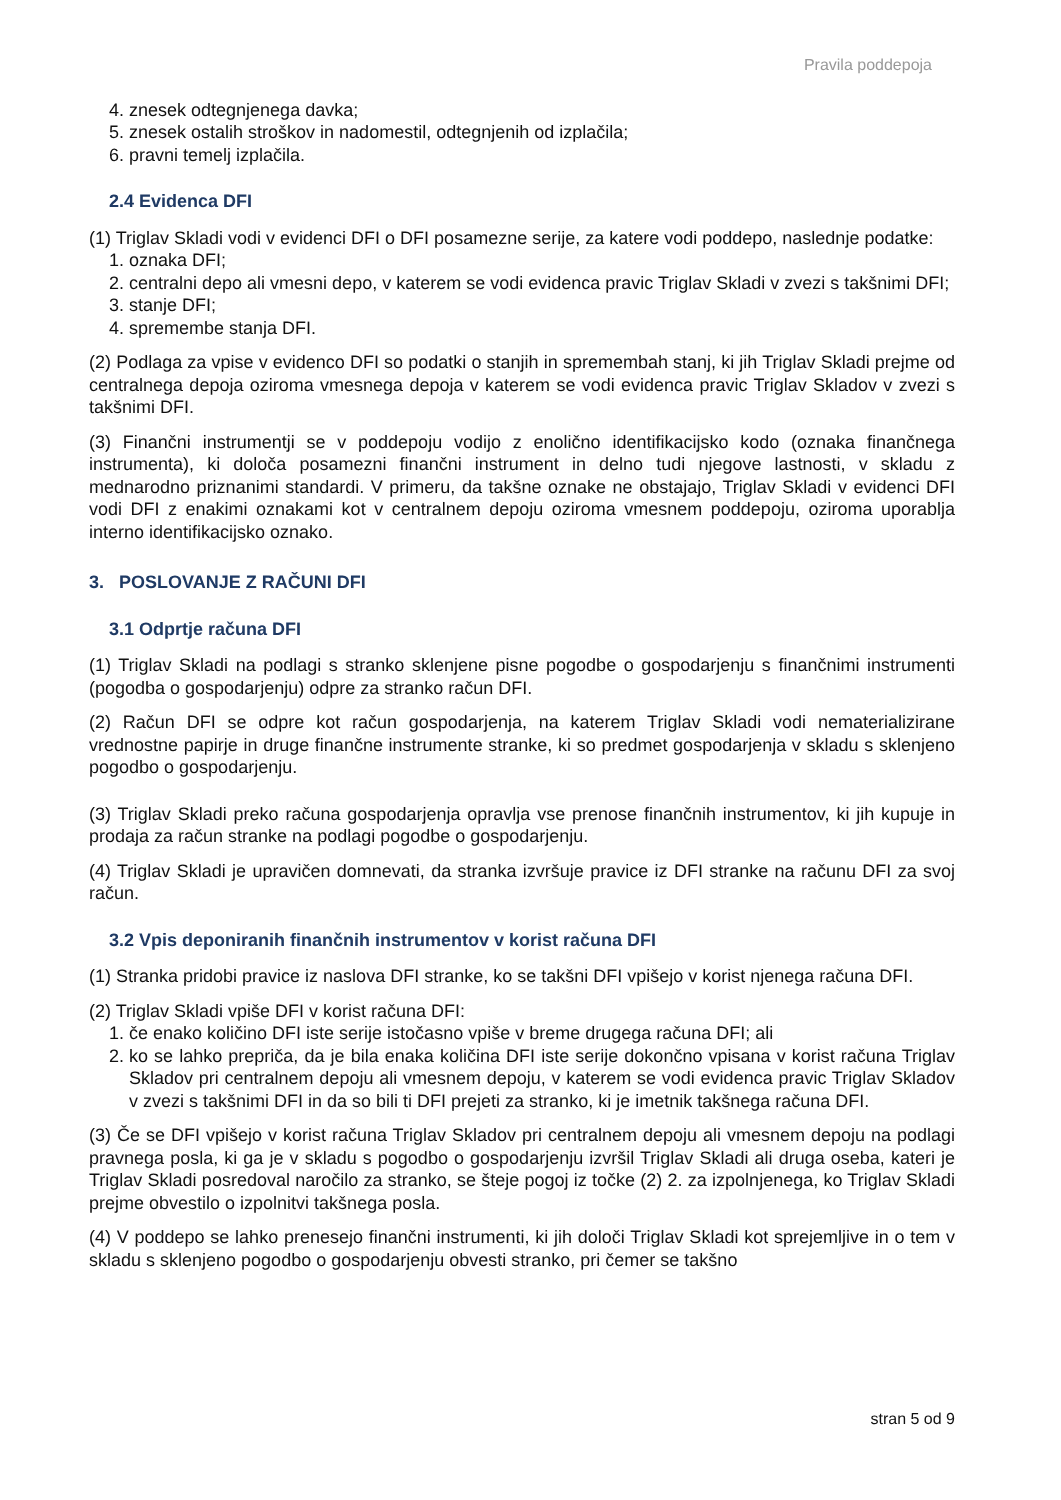Pravila poddepoja
4. znesek odtegnjenega davka;
5. znesek ostalih stroškov in nadomestil, odtegnjenih od izplačila;
6. pravni temelj izplačila.
2.4 Evidenca DFI
(1) Triglav Skladi vodi v evidenci DFI o DFI posamezne serije, za katere vodi poddepo, naslednje podatke:
1. oznaka DFI;
2. centralni depo ali vmesni depo, v katerem se vodi evidenca pravic Triglav Skladi v zvezi s takšnimi DFI;
3. stanje DFI;
4. spremembe stanja DFI.
(2) Podlaga za vpise v evidenco DFI so podatki o stanjih in spremembah stanj, ki jih Triglav Skladi prejme od centralnega depoja oziroma vmesnega depoja v katerem se vodi evidenca pravic Triglav Skladov v zvezi s takšnimi DFI.
(3) Finančni instrumentji se v poddepoju vodijo z enolično identifikacijsko kodo (oznaka finančnega instrumenta), ki določa posamezni finančni instrument in delno tudi njegove lastnosti, v skladu z mednarodno priznanimi standardi. V primeru, da takšne oznake ne obstajajo, Triglav Skladi v evidenci DFI vodi DFI z enakimi oznakami kot v centralnem depoju oziroma vmesnem poddepoju, oziroma uporablja interno identifikacijsko oznako.
3. POSLOVANJE Z RAČUNI DFI
3.1 Odprtje računa DFI
(1) Triglav Skladi na podlagi s stranko sklenjene pisne pogodbe o gospodarjenju s finančnimi instrumenti (pogodba o gospodarjenju) odpre za stranko račun DFI.
(2) Račun DFI se odpre kot račun gospodarjenja, na katerem Triglav Skladi vodi nematerializirane vrednostne papirje in druge finančne instrumente stranke, ki so predmet gospodarjenja v skladu s sklenjeno pogodbo o gospodarjenju.
(3) Triglav Skladi preko računa gospodarjenja opravlja vse prenose finančnih instrumentov, ki jih kupuje in prodaja za račun stranke na podlagi pogodbe o gospodarjenju.
(4) Triglav Skladi je upravičen domnevati, da stranka izvršuje pravice iz DFI stranke na računu DFI za svoj račun.
3.2 Vpis deponiranih finančnih instrumentov v korist računa DFI
(1) Stranka pridobi pravice iz naslova DFI stranke, ko se takšni DFI vpišejo v korist njenega računa DFI.
(2) Triglav Skladi vpiše DFI v korist računa DFI:
1. če enako količino DFI iste serije istočasno vpiše v breme drugega računa DFI; ali
2. ko se lahko prepriča, da je bila enaka količina DFI iste serije dokončno vpisana v korist računa Triglav Skladov pri centralnem depoju ali vmesnem depoju, v katerem se vodi evidenca pravic Triglav Skladov v zvezi s takšnimi DFI in da so bili ti DFI prejeti za stranko, ki je imetnik takšnega računa DFI.
(3) Če se DFI vpišejo v korist računa Triglav Skladov pri centralnem depoju ali vmesnem depoju na podlagi pravnega posla, ki ga je v skladu s pogodbo o gospodarjenju izvršil Triglav Skladi ali druga oseba, kateri je Triglav Skladi posredoval naročilo za stranko, se šteje pogoj iz točke (2) 2. za izpolnjenega, ko Triglav Skladi prejme obvestilo o izpolnitvi takšnega posla.
(4) V poddepo se lahko prenesejo finančni instrumenti, ki jih določi Triglav Skladi kot sprejemljive in o tem v skladu s sklenjeno pogodbo o gospodarjenju obvesti stranko, pri čemer se takšno
stran 5 od 9